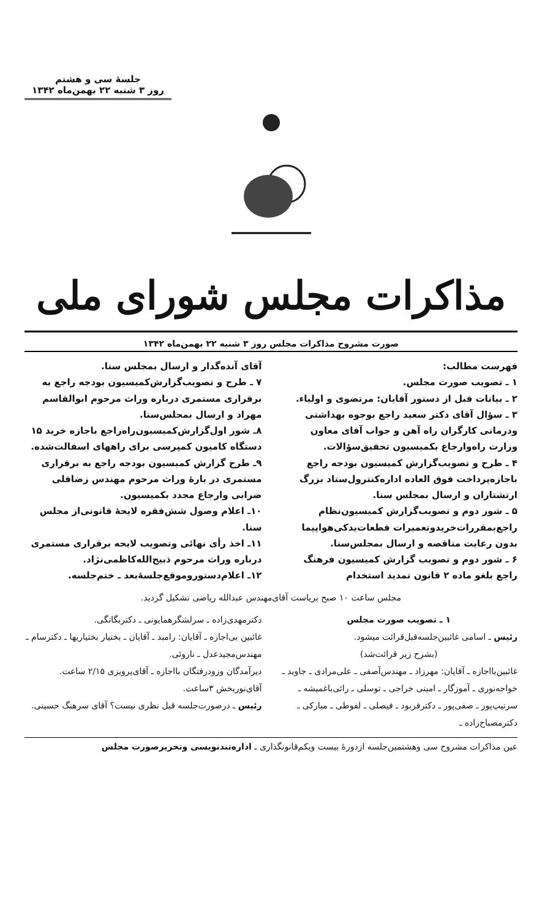جلسهٔ سی و هشتم
روز ۳ شنبه ۲۲ بهمن‌ماه ۱۳۴۲
مذاکرات مجلس شورای ملی
صورت مشروح مذاکرات مجلس روز ۳ شنبه ۲۲ بهمن‌ماه ۱۳۴۲
فهرست مطالب:
۱ ـ تصویب صورت مجلس.
۲ ـ بیانات قبل از دستور آقایان: مرتضوی و اولیاء.
۳ ـ سؤال آقای دکتر سعید راجع بوجوه بهداشتی ودرمانی کارگران راه آهن و جواب آقای معاون وزارت راه‌وارجاع بکمیسیون تحقیق‌سؤالات.
۴ ـ طرح و تصویب‌گزارش کمیسیون بودجه راجع باجازه‌پرداخت فوق العاده اداره‌کنترول‌ستاد بزرگ ارتشتاران و ارسال بمجلس سنا.
۵ ـ شور دوم و تصویب‌گزارش کمیسیون‌نظام راجع‌بمقررات‌خریدوتعمیرات قطعات‌یدکی‌هواپیما بدون رعایت مناقصه و ارسال بمجلس‌سنا.
۶ ـ شور دوم و تصویب گزارش کمیسیون فرهنگ راجع بلغو ماده ۲ قانون تمدید استخدام
آقای آنده‌گدار و ارسال بمجلس سنا.
۷ ـ طرح و تصویب‌گزارش‌کمیسیون بودجه راجع به برقراری مستمری درباره وراث مرحوم ابوالقاسم مهراد و ارسال بمجلس‌سنا.
۸ـ شور اول‌گزارش‌کمیسیون‌راه‌راجع باجازه خرید ۱۵ دستگاه کامیون کمپرسی برای راههای اسفالت‌شده.
۹ـ طرح گزارش کمیسیون بودجه راجع به برقراری مستمری در بارهٔ وراث مرحوم مهندس زضاقلی ضرابی وارجاع مجدد بکمیسیون.
۱۰ـ اعلام وصول شش‌فقره لایحهٔ قانونی‌از مجلس سنا.
۱۱ـ اخذ رأی نهائی وتصویب لایحه برقراری مستمری درباره وراث مرحوم ذبیح‌الله‌کاظمی‌نژاد.
۱۲ـ اعلام‌دستوروموقع‌جلسهٔ‌بعد ـ ختم‌جلسه.
مجلس ساعت ۱۰ صبح بریاست آقای‌مهندس عبدالله ریاضی تشکیل گردید.
۱ ـ تصویب صورت مجلس
رئیس ـ اسامی غائبین‌جلسه‌قبل‌قرائت میشود.
(بشرح زیر قرائت‌شد)
غائبین‌بااجازه ـ آقایان: مهرزاد ـ مهندس‌آصفی ـ علی‌مرادی ـ جاوید ـ خواجه‌نوری ـ آموزگار ـ امینی خراجی ـ توسلی ـ رائی‌باغمیشه ـ سرتیپ‌پور ـ صفی‌پور ـ دکترفربود ـ فیصلی ـ لفوطی ـ مبارکی ـ دکترمصباح‌زاده ـ
دکترمهدی‌زاده ـ سرلشگرهمایونی ـ دکتربگانگی.
غائبین بی‌اجازه ـ آقایان: رامبد ـ آقایان ـ بختیار بختیاریها ـ دکترسام ـ مهندس‌مجیدعدل ـ ناروئی.
دیرآمدگان وزودرفتگان بااجازه ـ آقای‌پرویزی ۲/۱۵ ساعت. آقای‌نوربخش ۳ساعت.
رئیس ـ درصورت‌جلسه قبل نظری نیست؟ آقای سرهنگ حسینی.
عین مذاکرات مشروح سی وهشتمین‌جلسه ازدورهٔ بیست ویکم‌قانونگذاری ـ اداره‌تندنویسی وتحریرصورت مجلس